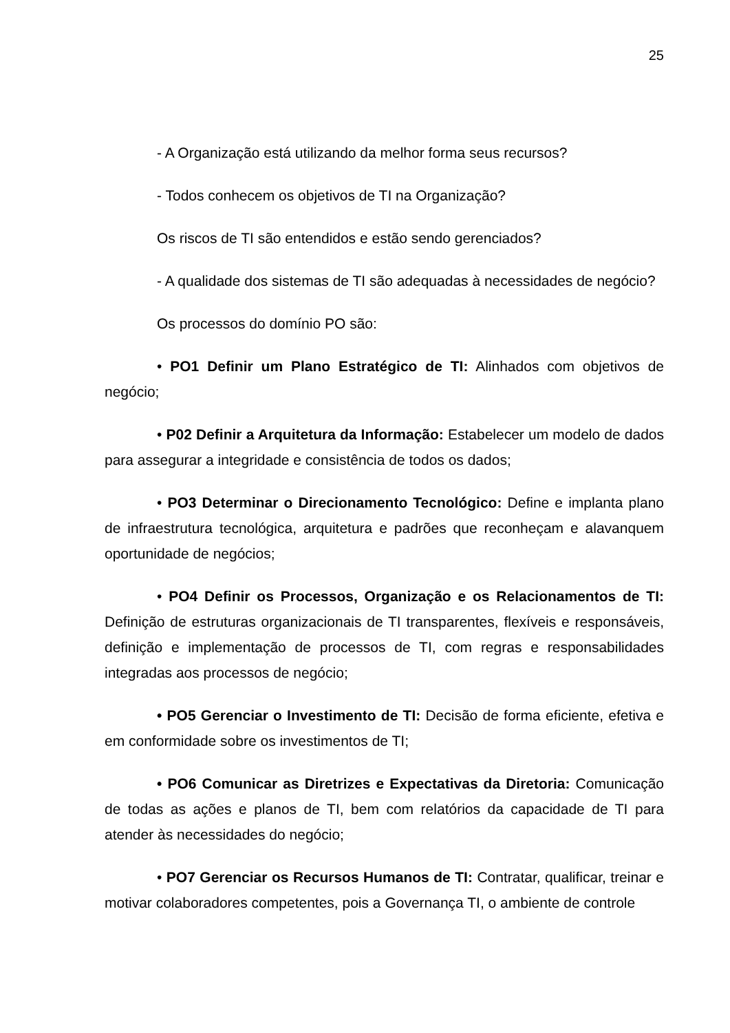25
- A Organização está utilizando da melhor forma seus recursos?
- Todos conhecem os objetivos de TI na Organização?
Os riscos de TI são entendidos e estão sendo gerenciados?
- A qualidade dos sistemas de TI são adequadas à necessidades de negócio?
Os processos do domínio PO são:
• PO1 Definir um Plano Estratégico de TI: Alinhados com objetivos de negócio;
• P02 Definir a Arquitetura da Informação: Estabelecer um modelo de dados para assegurar a integridade e consistência de todos os dados;
• PO3 Determinar o Direcionamento Tecnológico: Define e implanta plano de infraestrutura tecnológica, arquitetura e padrões que reconheçam e alavanquem oportunidade de negócios;
• PO4 Definir os Processos, Organização e os Relacionamentos de TI: Definição de estruturas organizacionais de TI transparentes, flexíveis e responsáveis, definição e implementação de processos de TI, com regras e responsabilidades integradas aos processos de negócio;
• PO5 Gerenciar o Investimento de TI: Decisão de forma eficiente, efetiva e em conformidade sobre os investimentos de TI;
• PO6 Comunicar as Diretrizes e Expectativas da Diretoria: Comunicação de todas as ações e planos de TI, bem com relatórios da capacidade de TI para atender às necessidades do negócio;
• PO7 Gerenciar os Recursos Humanos de TI: Contratar, qualificar, treinar e motivar colaboradores competentes, pois a Governança TI, o ambiente de controle